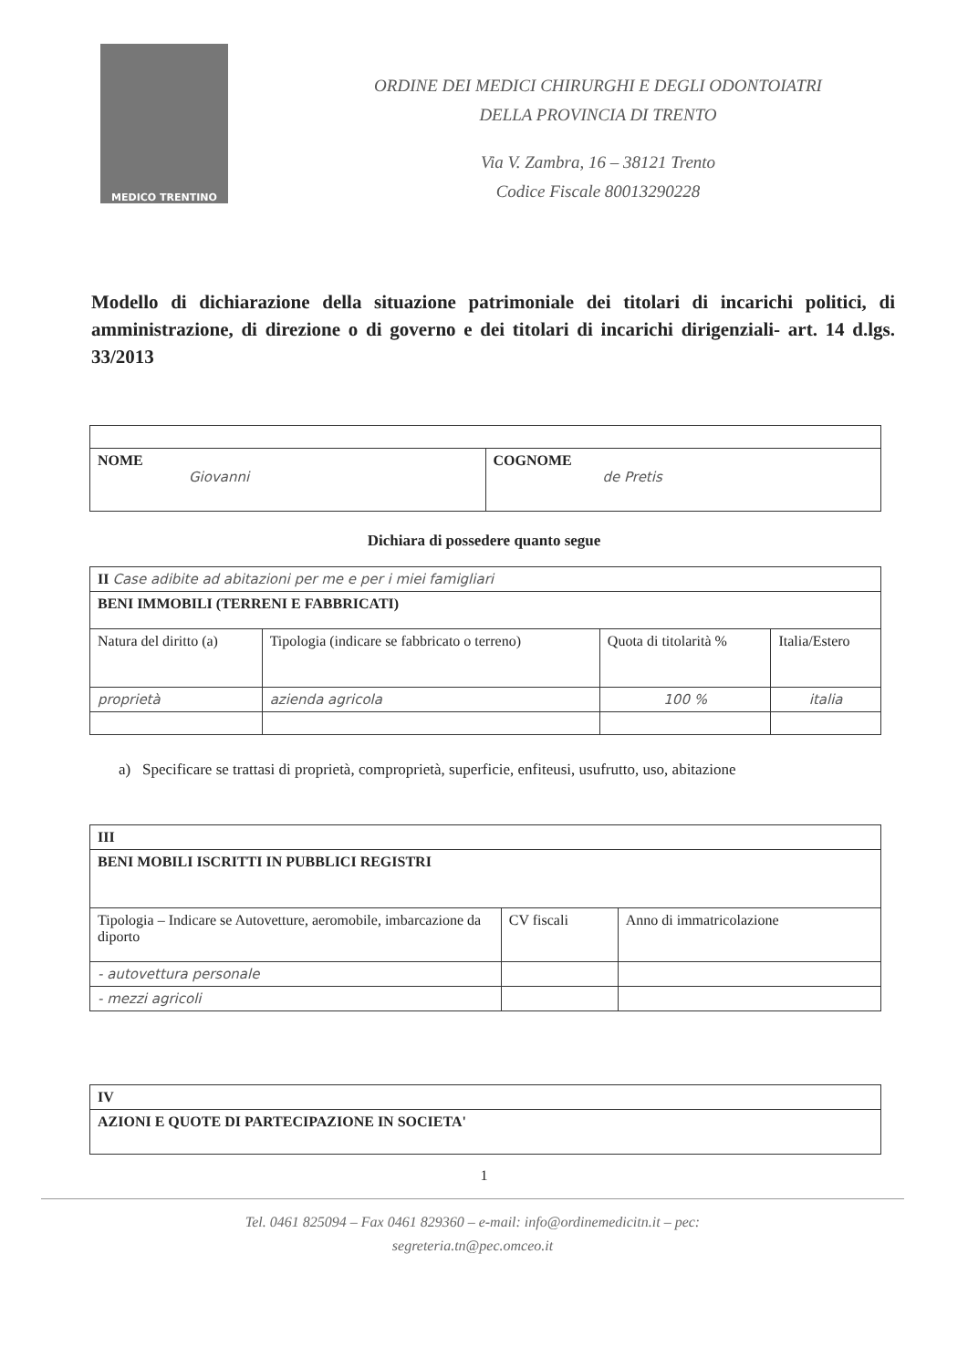MEDICO TRENTINO
ORDINE DEI MEDICI CHIRURGHI E DEGLI ODONTOIATRI
DELLA PROVINCIA DI TRENTO
Via V. Zambra, 16 – 38121 Trento
Codice Fiscale 80013290228
Modello di dichiarazione della situazione patrimoniale dei titolari di incarichi politici, di amministrazione, di direzione o di governo e dei titolari di incarichi dirigenziali- art. 14 d.lgs. 33/2013
| NOME Giovanni | COGNOME de Pretis |
Dichiara di possedere quanto segue
| II Case adibite ad abitazioni per me e per i miei famigliari | | | |
| BENI IMMOBILI (TERRENI E FABBRICATI) | | | |
| Natura del diritto (a) | Tipologia (indicare se fabbricato o terreno) | Quota di titolarità % | Italia/Estero |
| proprietà | azienda agricola | 100 % | italia |
a) Specificare se trattasi di proprietà, comproprietà, superficie, enfiteusi, usufrutto, uso, abitazione
| III | | |
| BENI MOBILI ISCRITTI IN PUBBLICI REGISTRI | | |
| Tipologia – Indicare se Autovetture, aeromobile, imbarcazione da diporto | CV fiscali | Anno di immatricolazione |
| - autovettura personale | | |
| - mezzi agricoli | | |
| IV |
| AZIONI E QUOTE DI PARTECIPAZIONE IN SOCIETA' |
1
Tel. 0461 825094 – Fax 0461 829360 – e-mail: info@ordinemedicitn.it – pec:
segreteria.tn@pec.omceo.it